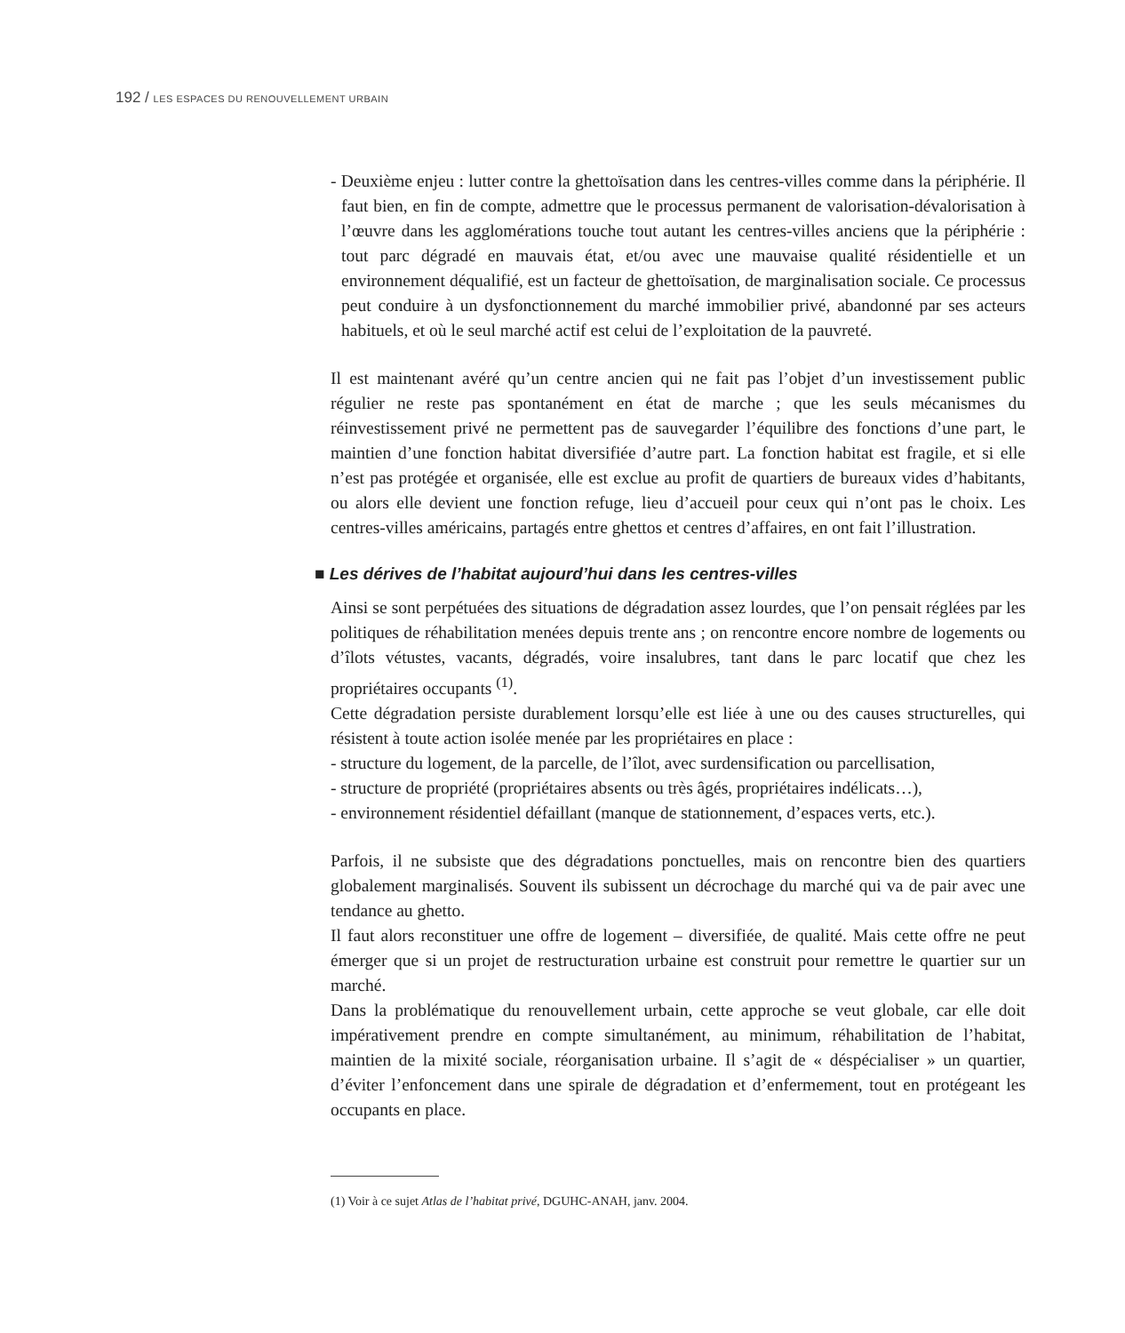192 / LES ESPACES DU RENOUVELLEMENT URBAIN
- Deuxième enjeu : lutter contre la ghettoïsation dans les centres-villes comme dans la périphérie. Il faut bien, en fin de compte, admettre que le processus permanent de valorisation-dévalorisation à l’œuvre dans les agglomérations touche tout autant les centres-villes anciens que la périphérie : tout parc dégradé en mauvais état, et/ou avec une mauvaise qualité résidentielle et un environnement déqualifié, est un facteur de ghettoïsation, de marginalisation sociale. Ce processus peut conduire à un dysfonctionnement du marché immobilier privé, abandonné par ses acteurs habituels, et où le seul marché actif est celui de l’exploitation de la pauvreté.
Il est maintenant avéré qu’un centre ancien qui ne fait pas l’objet d’un investissement public régulier ne reste pas spontanément en état de marche ; que les seuls mécanismes du réinvestissement privé ne permettent pas de sauvegarder l’équilibre des fonctions d’une part, le maintien d’une fonction habitat diversifiée d’autre part. La fonction habitat est fragile, et si elle n’est pas protégée et organisée, elle est exclue au profit de quartiers de bureaux vides d’habitants, ou alors elle devient une fonction refuge, lieu d’accueil pour ceux qui n’ont pas le choix. Les centres-villes américains, partagés entre ghettos et centres d’affaires, en ont fait l’illustration.
■ Les dérives de l’habitat aujourd’hui dans les centres-villes
Ainsi se sont perpétuées des situations de dégradation assez lourdes, que l’on pensait réglées par les politiques de réhabilitation menées depuis trente ans ; on rencontre encore nombre de logements ou d’îlots vétustes, vacants, dégradés, voire insalubres, tant dans le parc locatif que chez les propriétaires occupants <sup>(1)</sup>.
Cette dégradation persiste durablement lorsqu’elle est liée à une ou des causes structurelles, qui résistent à toute action isolée menée par les propriétaires en place :
- structure du logement, de la parcelle, de l’îlot, avec surdensification ou parcellisation,
- structure de propriété (propriétaires absents ou très âgés, propriétaires indélicats…),
- environnement résidentiel défaillant (manque de stationnement, d’espaces verts, etc.).
Parfois, il ne subsiste que des dégradations ponctuelles, mais on rencontre bien des quartiers globalement marginalisés. Souvent ils subissent un décrochage du marché qui va de pair avec une tendance au ghetto.
Il faut alors reconstituer une offre de logement – diversifiée, de qualité. Mais cette offre ne peut émerger que si un projet de restructuration urbaine est construit pour remettre le quartier sur un marché.
Dans la problématique du renouvellement urbain, cette approche se veut globale, car elle doit impérativement prendre en compte simultanément, au minimum, réhabilitation de l’habitat, maintien de la mixité sociale, réorganisation urbaine. Il s’agit de « déspécialiser » un quartier, d’éviter l’enfoncement dans une spirale de dégradation et d’enfermement, tout en protégeant les occupants en place.
(1) Voir à ce sujet Atlas de l’habitat privé, DGUHC-ANAH, janv. 2004.